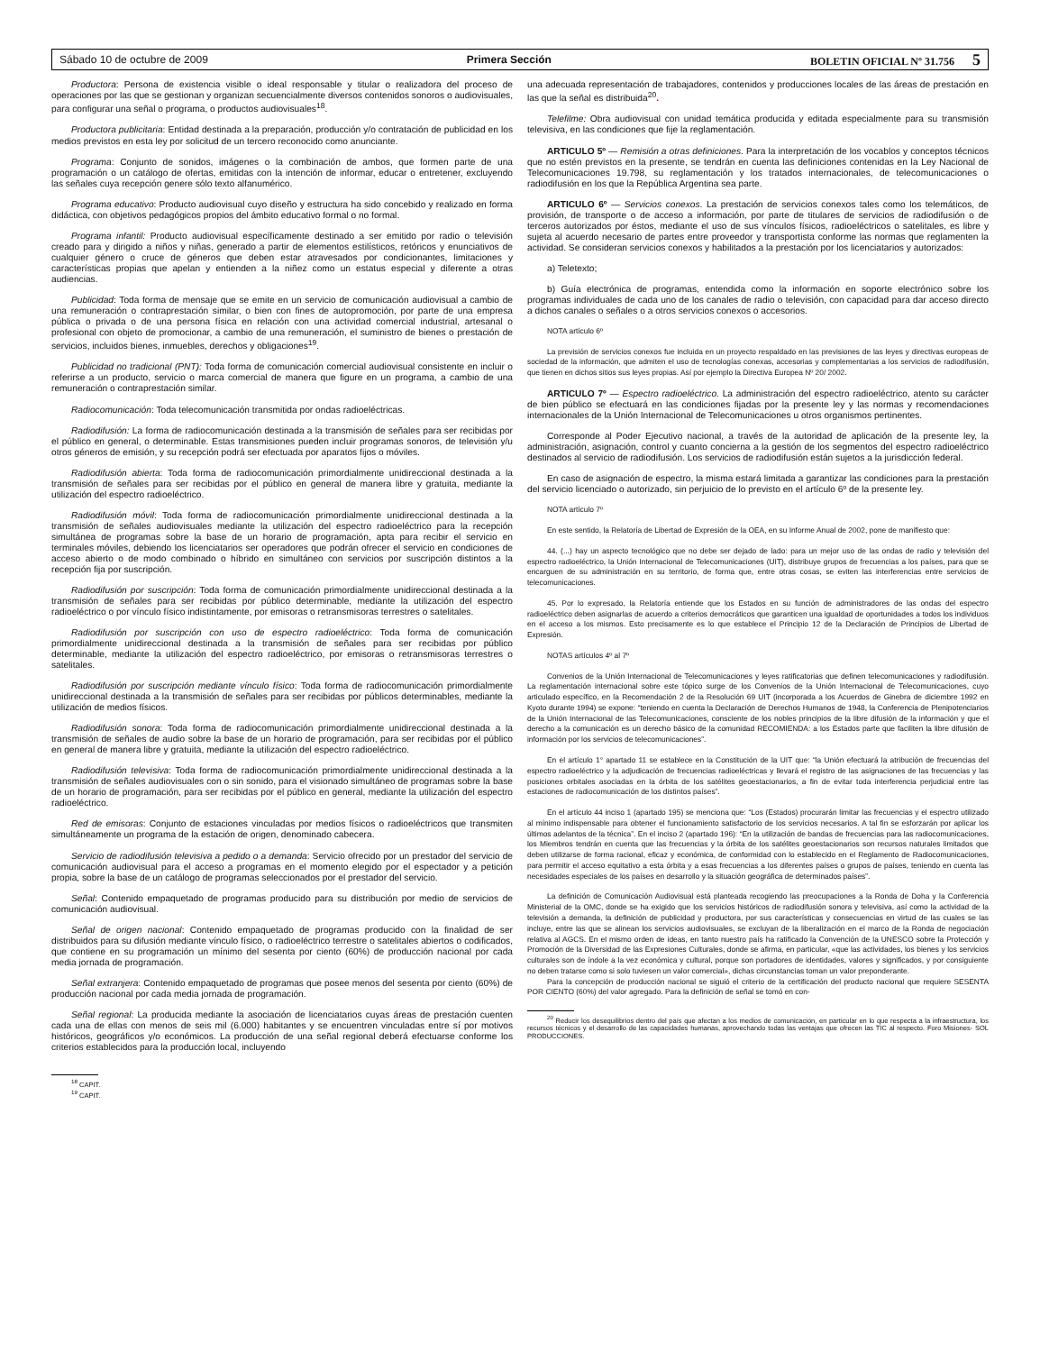Sábado 10 de octubre de 2009 Primera Sección BOLETIN OFICIAL Nº 31.756 5
Productora: Persona de existencia visible o ideal responsable y titular o realizadora del proceso de operaciones por las que se gestionan y organizan secuencialmente diversos contenidos sonoros o audiovisuales, para configurar una señal o programa, o productos audiovisuales<sup>18</sup>.
Productora publicitaria: Entidad destinada a la preparación, producción y/o contratación de publicidad en los medios previstos en esta ley por solicitud de un tercero reconocido como anunciante.
Programa: Conjunto de sonidos, imágenes o la combinación de ambos, que formen parte de una programación o un catálogo de ofertas, emitidas con la intención de informar, educar o entretener, excluyendo las señales cuya recepción genere sólo texto alfanumérico.
Programa educativo: Producto audiovisual cuyo diseño y estructura ha sido concebido y realizado en forma didáctica, con objetivos pedagógicos propios del ámbito educativo formal o no formal.
Programa infantil: Producto audiovisual específicamente destinado a ser emitido por radio o televisión creado para y dirigido a niños y niñas, generado a partir de elementos estilísticos, retóricos y enunciativos de cualquier género o cruce de géneros que deben estar atravesados por condicionantes, limitaciones y características propias que apelan y entienden a la niñez como un estatus especial y diferente a otras audiencias.
Publicidad: Toda forma de mensaje que se emite en un servicio de comunicación audiovisual a cambio de una remuneración o contraprestación similar, o bien con fines de autopromoción, por parte de una empresa pública o privada o de una persona física en relación con una actividad comercial industrial, artesanal o profesional con objeto de promocionar, a cambio de una remuneración, el suministro de bienes o prestación de servicios, incluidos bienes, inmuebles, derechos y obligaciones<sup>19</sup>.
Publicidad no tradicional (PNT): Toda forma de comunicación comercial audiovisual consistente en incluir o referirse a un producto, servicio o marca comercial de manera que figure en un programa, a cambio de una remuneración o contraprestación similar.
Radiocomunicación: Toda telecomunicación transmitida por ondas radioeléctricas.
Radiodifusión: La forma de radiocomunicación destinada a la transmisión de señales para ser recibidas por el público en general, o determinable. Estas transmisiones pueden incluir programas sonoros, de televisión y/u otros géneros de emisión, y su recepción podrá ser efectuada por aparatos fijos o móviles.
Radiodifusión abierta: Toda forma de radiocomunicación primordialmente unidireccional destinada a la transmisión de señales para ser recibidas por el público en general de manera libre y gratuita, mediante la utilización del espectro radioeléctrico.
Radiodifusión móvil: Toda forma de radiocomunicación primordialmente unidireccional destinada a la transmisión de señales audiovisuales mediante la utilización del espectro radioeléctrico para la recepción simultánea de programas sobre la base de un horario de programación, apta para recibir el servicio en terminales móviles, debiendo los licenciatarios ser operadores que podrán ofrecer el servicio en condiciones de acceso abierto o de modo combinado o híbrido en simultáneo con servicios por suscripción distintos a la recepción fija por suscripción.
Radiodifusión por suscripción: Toda forma de comunicación primordialmente unidireccional destinada a la transmisión de señales para ser recibidas por público determinable, mediante la utilización del espectro radioeléctrico o por vínculo físico indistintamente, por emisoras o retransmisoras terrestres o satelitales.
Radiodifusión por suscripción con uso de espectro radioeléctrico: Toda forma de comunicación primordialmente unidireccional destinada a la transmisión de señales para ser recibidas por público determinable, mediante la utilización del espectro radioeléctrico, por emisoras o retransmisoras terrestres o satelitales.
Radiodifusión por suscripción mediante vínculo físico: Toda forma de radiocomunicación primordialmente unidireccional destinada a la transmisión de señales para ser recibidas por públicos determinables, mediante la utilización de medios físicos.
Radiodifusión sonora: Toda forma de radiocomunicación primordialmente unidireccional destinada a la transmisión de señales de audio sobre la base de un horario de programación, para ser recibidas por el público en general de manera libre y gratuita, mediante la utilización del espectro radioeléctrico.
Radiodifusión televisiva: Toda forma de radiocomunicación primordialmente unidireccional destinada a la transmisión de señales audiovisuales con o sin sonido, para el visionado simultáneo de programas sobre la base de un horario de programación, para ser recibidas por el público en general, mediante la utilización del espectro radioeléctrico.
Red de emisoras: Conjunto de estaciones vinculadas por medios físicos o radioeléctricos que transmiten simultáneamente un programa de la estación de origen, denominado cabecera.
Servicio de radiodifusión televisiva a pedido o a demanda: Servicio ofrecido por un prestador del servicio de comunicación audiovisual para el acceso a programas en el momento elegido por el espectador y a petición propia, sobre la base de un catálogo de programas seleccionados por el prestador del servicio.
Señal: Contenido empaquetado de programas producido para su distribución por medio de servicios de comunicación audiovisual.
Señal de origen nacional: Contenido empaquetado de programas producido con la finalidad de ser distribuidos para su difusión mediante vínculo físico, o radioeléctrico terrestre o satelitales abiertos o codificados, que contiene en su programación un mínimo del sesenta por ciento (60%) de producción nacional por cada media jornada de programación.
Señal extranjera: Contenido empaquetado de programas que posee menos del sesenta por ciento (60%) de producción nacional por cada media jornada de programación.
Señal regional: La producida mediante la asociación de licenciatarios cuyas áreas de prestación cuenten cada una de ellas con menos de seis mil (6.000) habitantes y se encuentren vinculadas entre sí por motivos históricos, geográficos y/o económicos. La producción de una señal regional deberá efectuarse conforme los criterios establecidos para la producción local, incluyendo
<sup>18</sup> CAPIT.
<sup>19</sup> CAPIT.
una adecuada representación de trabajadores, contenidos y producciones locales de las áreas de prestación en las que la señal es distribuida<sup>20</sup>.
Telefilme: Obra audiovisual con unidad temática producida y editada especialmente para su transmisión televisiva, en las condiciones que fije la reglamentación.
ARTICULO 5º — Remisión a otras definiciones. Para la interpretación de los vocablos y conceptos técnicos que no estén previstos en la presente, se tendrán en cuenta las definiciones contenidas en la Ley Nacional de Telecomunicaciones 19.798, su reglamentación y los tratados internacionales, de telecomunicaciones o radiodifusión en los que la República Argentina sea parte.
ARTICULO 6º — Servicios conexos. La prestación de servicios conexos tales como los telemáticos, de provisión, de transporte o de acceso a información, por parte de titulares de servicios de radiodifusión o de terceros autorizados por éstos, mediante el uso de sus vínculos físicos, radioeléctricos o satelitales, es libre y sujeta al acuerdo necesario de partes entre proveedor y transportista conforme las normas que reglamenten la actividad. Se consideran servicios conexos y habilitados a la prestación por los licenciatarios y autorizados:
a) Teletexto;
b) Guía electrónica de programas, entendida como la información en soporte electrónico sobre los programas individuales de cada uno de los canales de radio o televisión, con capacidad para dar acceso directo a dichos canales o señales o a otros servicios conexos o accesorios.
NOTA artículo 6º
La previsión de servicios conexos fue incluida en un proyecto respaldado en las previsiones de las leyes y directivas europeas de sociedad de la información, que admiten el uso de tecnologías conexas, accesorias y complementarias a los servicios de radiodifusión, que tienen en dichos sitios sus leyes propias. Así por ejemplo la Directiva Europea Nº 20/ 2002.
ARTICULO 7º — Espectro radioeléctrico. La administración del espectro radioeléctrico, atento su carácter de bien público se efectuará en las condiciones fijadas por la presente ley y las normas y recomendaciones internacionales de la Unión Internacional de Telecomunicaciones u otros organismos pertinentes.
Corresponde al Poder Ejecutivo nacional, a través de la autoridad de aplicación de la presente ley, la administración, asignación, control y cuanto concierna a la gestión de los segmentos del espectro radioeléctrico destinados al servicio de radiodifusión. Los servicios de radiodifusión están sujetos a la jurisdicción federal.
En caso de asignación de espectro, la misma estará limitada a garantizar las condiciones para la prestación del servicio licenciado o autorizado, sin perjuicio de lo previsto en el artículo 6º de la presente ley.
NOTA artículo 7º
En este sentido, la Relatoría de Libertad de Expresión de la OEA, en su Informe Anual de 2002, pone de manifiesto que:
44. (...) hay un aspecto tecnológico que no debe ser dejado de lado: para un mejor uso de las ondas de radio y televisión del espectro radioeléctrico, la Unión Internacional de Telecomunicaciones (UIT), distribuye grupos de frecuencias a los países, para que se encarguen de su administración en su territorio, de forma que, entre otras cosas, se eviten las interferencias entre servicios de telecomunicaciones.
45. Por lo expresado, la Relatoría entiende que los Estados en su función de administradores de las ondas del espectro radioeléctrico deben asignarlas de acuerdo a criterios democráticos que garanticen una igualdad de oportunidades a todos los individuos en el acceso a los mismos. Esto precisamente es lo que establece el Principio 12 de la Declaración de Principios de Libertad de Expresión.
NOTAS artículos 4º al 7º
Convenios de la Unión Internacional de Telecomunicaciones y leyes ratificatorias que definen telecomunicaciones y radiodifusión. La reglamentación internacional sobre este tópico surge de los Convenios de la Unión Internacional de Telecomunicaciones, cuyo articulado específico, en la Recomendación 2 de la Resolución 69 UIT (incorporada a los Acuerdos de Ginebra de diciembre 1992 en Kyoto durante 1994) se expone: “teniendo en cuenta la Declaración de Derechos Humanos de 1948, la Conferencia de Plenipotenciarios de la Unión Internacional de las Telecomunicaciones, consciente de los nobles principios de la libre difusión de la información y que el derecho a la comunicación es un derecho básico de la comunidad RECOMIENDA: a los Estados parte que faciliten la libre difusión de información por los servicios de telecomunicaciones”.
En el artículo 1° apartado 11 se establece en la Constitución de la UIT que: “la Unión efectuará la atribución de frecuencias del espectro radioeléctrico y la adjudicación de frecuencias radioeléctricas y llevará el registro de las asignaciones de las frecuencias y las posiciones orbitales asociadas en la órbita de los satélites geoestacionarios, a fin de evitar toda interferencia perjudicial entre las estaciones de radiocomunicación de los distintos países”.
En el artículo 44 inciso 1 (apartado 195) se menciona que: “Los (Estados) procurarán limitar las frecuencias y el espectro utilizado al mínimo indispensable para obtener el funcionamiento satisfactorio de los servicios necesarios. A tal fin se esforzarán por aplicar los últimos adelantos de la técnica”. En el inciso 2 (apartado 196): “En la utilización de bandas de frecuencias para las radiocomunicaciones, los Miembros tendrán en cuenta que las frecuencias y la órbita de los satélites geoestacionarios son recursos naturales limitados que deben utilizarse de forma racional, eficaz y económica, de conformidad con lo establecido en el Reglamento de Radiocomunicaciones, para permitir el acceso equitativo a esta órbita y a esas frecuencias a los diferentes países o grupos de países, teniendo en cuenta las necesidades especiales de los países en desarrollo y la situación geográfica de determinados países”.
La definición de Comunicación Audiovisual está planteada recogiendo las preocupaciones a la Ronda de Doha y la Conferencia Ministerial de la OMC, donde se ha exigido que los servicios históricos de radiodifusión sonora y televisiva, así como la actividad de la televisión a demanda, la definición de publicidad y productora, por sus características y consecuencias en virtud de las cuales se las incluye, entre las que se alinean los servicios audiovisuales, se excluyan de la liberalización en el marco de la Ronda de negociación relativa al AGCS. En el mismo orden de ideas, en tanto nuestro país ha ratificado la Convención de la UNESCO sobre la Protección y Promoción de la Diversidad de las Expresiones Culturales, donde se afirma, en particular, «que las actividades, los bienes y los servicios culturales son de índole a la vez económica y cultural, porque son portadores de identidades, valores y significados, y por consiguiente no deben tratarse como si solo tuviesen un valor comercial», dichas circunstancias toman un valor preponderante.
Para la concepción de producción nacional se siguió el criterio de la certificación del producto nacional que requiere SESENTA POR CIENTO (60%) del valor agregado. Para la definición de señal se tomó en con-
<sup>20</sup> Reducir los desequilibrios dentro del país que afectan a los medios de comunicación, en particular en lo que respecta a la infraestructura, los recursos técnicos y el desarrollo de las capacidades humanas, aprovechando todas las ventajas que ofrecen las TIC al respecto. Foro Misiones- SOL PRODUCCIONES.